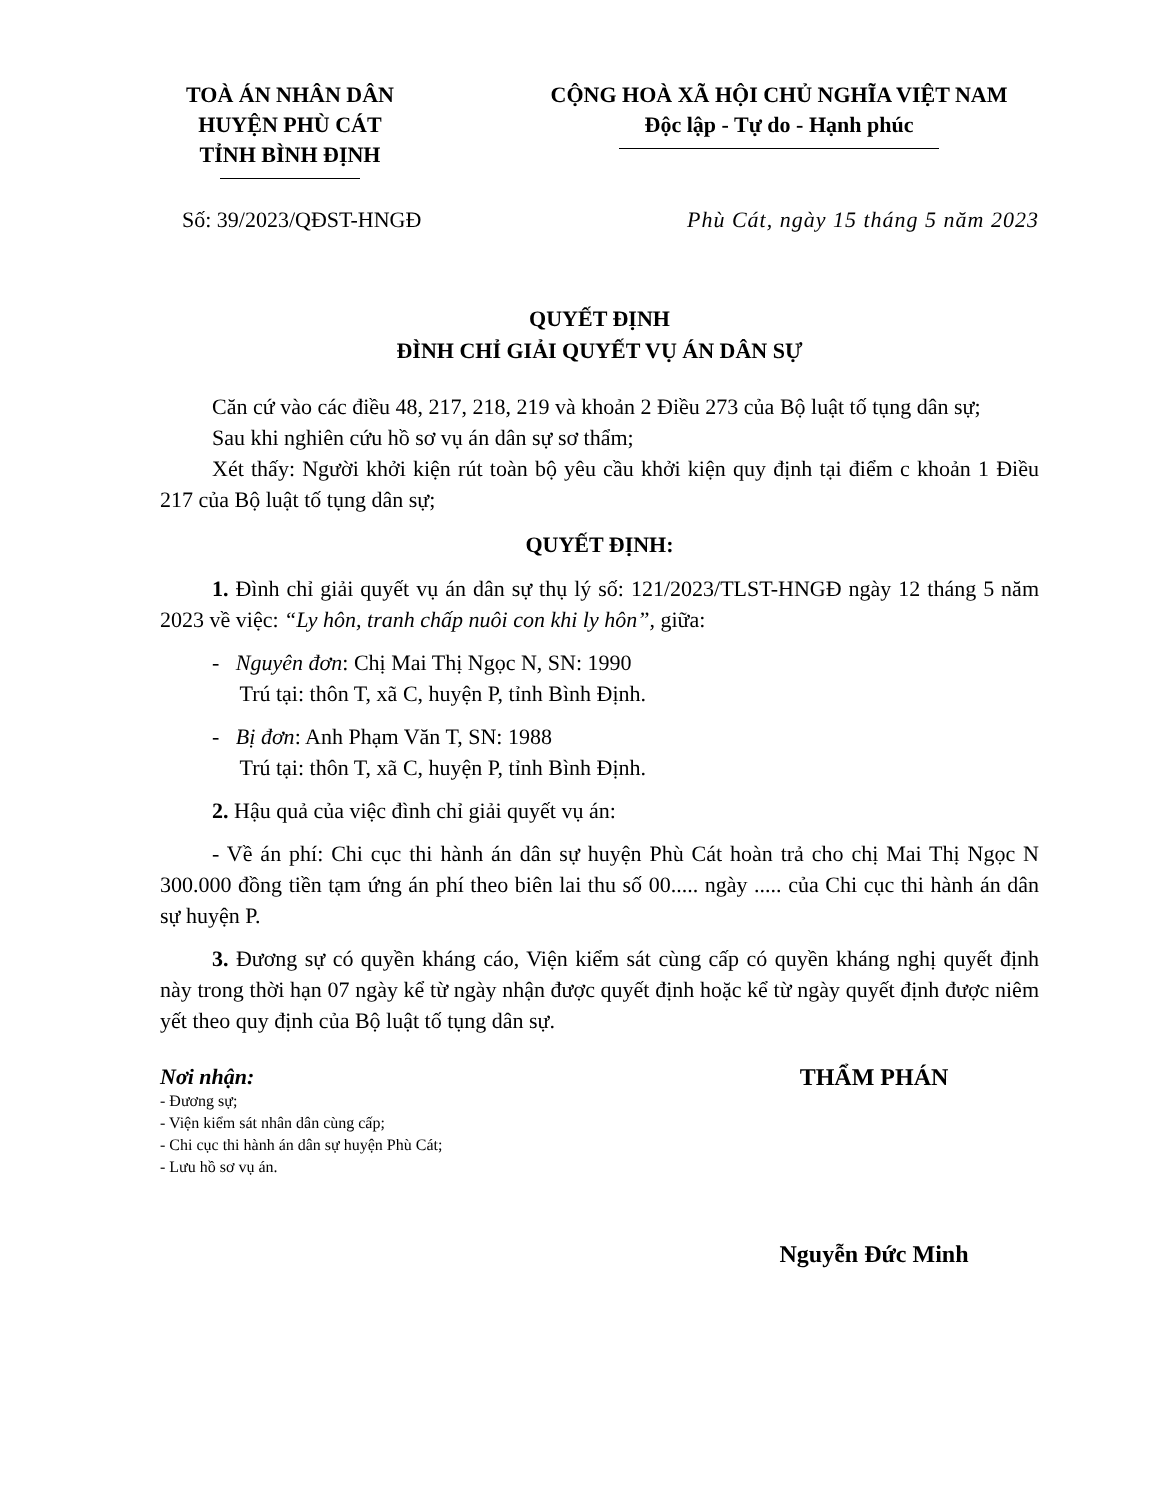TOÀ ÁN NHÂN DÂN
HUYỆN PHÙ CÁT
TỈNH BÌNH ĐỊNH
CỘNG HOÀ XÃ HỘI CHỦ NGHĨA VIỆT NAM
Độc lập - Tự do - Hạnh phúc
Số: 39/2023/QĐST-HNGĐ Phù Cát, ngày 15 tháng 5 năm 2023
QUYẾT ĐỊNH
ĐÌNH CHỈ GIẢI QUYẾT VỤ ÁN DÂN SỰ
Căn cứ vào các điều 48, 217, 218, 219 và khoản 2 Điều 273 của Bộ luật tố tụng dân sự;
Sau khi nghiên cứu hồ sơ vụ án dân sự sơ thẩm;
Xét thấy: Người khởi kiện rút toàn bộ yêu cầu khởi kiện quy định tại điểm c khoản 1 Điều 217 của Bộ luật tố tụng dân sự;
QUYẾT ĐỊNH:
1. Đình chỉ giải quyết vụ án dân sự thụ lý số: 121/2023/TLST-HNGĐ ngày 12 tháng 5 năm 2023 về việc: “Ly hôn, tranh chấp nuôi con khi ly hôn”, giữa:
- Nguyên đơn: Chị Mai Thị Ngọc N, SN: 1990
Trú tại: thôn T, xã C, huyện P, tỉnh Bình Định.
- Bị đơn: Anh Phạm Văn T, SN: 1988
Trú tại: thôn T, xã C, huyện P, tỉnh Bình Định.
2. Hậu quả của việc đình chỉ giải quyết vụ án:
- Về án phí: Chi cục thi hành án dân sự huyện Phù Cát hoàn trả cho chị Mai Thị Ngọc N 300.000 đồng tiền tạm ứng án phí theo biên lai thu số 00..... ngày ..... của Chi cục thi hành án dân sự huyện P.
3. Đương sự có quyền kháng cáo, Viện kiểm sát cùng cấp có quyền kháng nghị quyết định này trong thời hạn 07 ngày kể từ ngày nhận được quyết định hoặc kể từ ngày quyết định được niêm yết theo quy định của Bộ luật tố tụng dân sự.
Nơi nhận:
- Đương sự;
- Viện kiểm sát nhân dân cùng cấp;
- Chi cục thi hành án dân sự huyện Phù Cát;
- Lưu hồ sơ vụ án.
THẨM PHÁN
Nguyễn Đức Minh